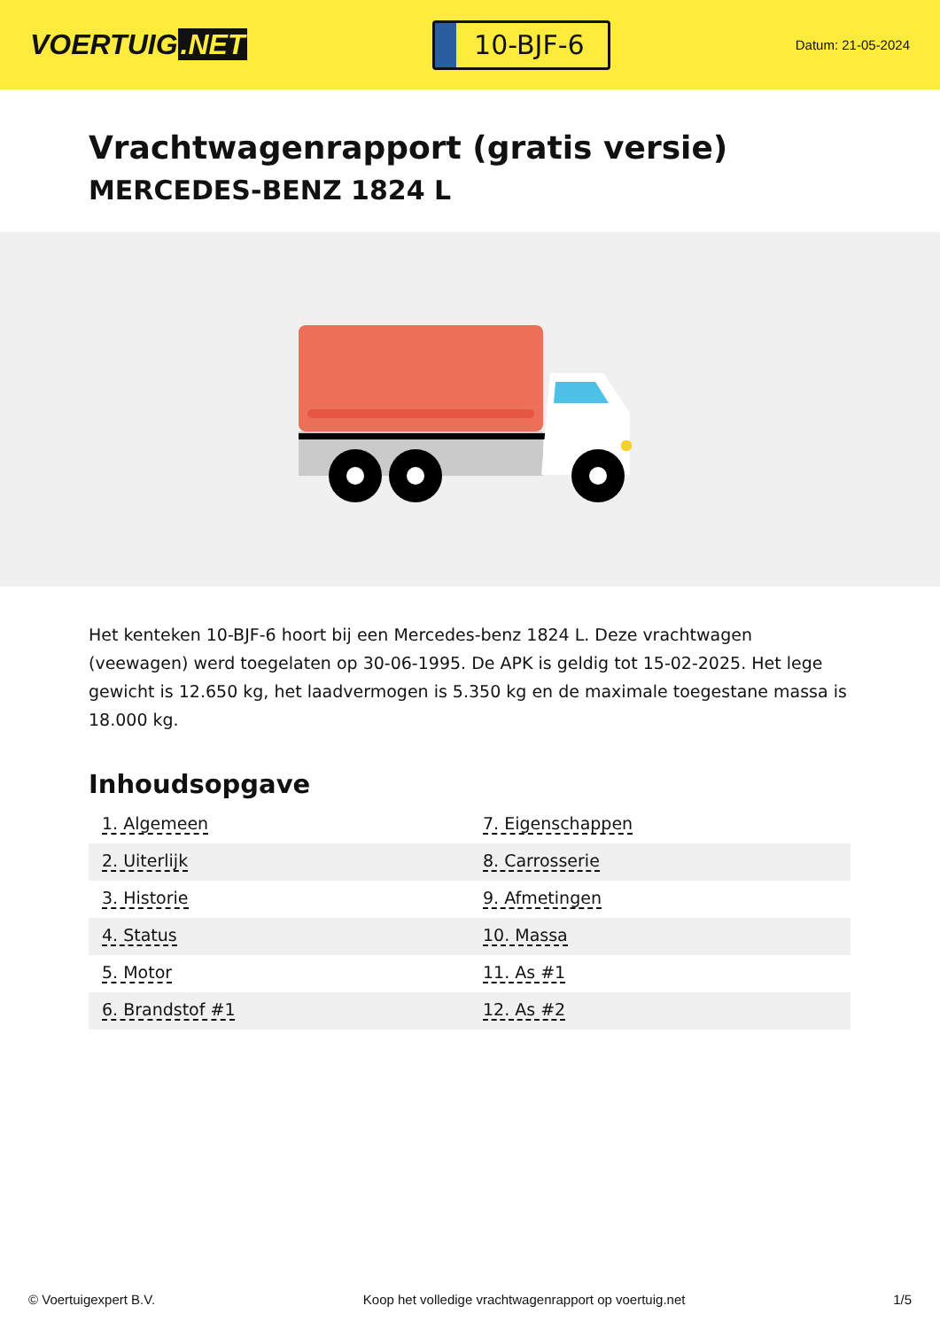VOERTUIG.NET
10-BJF-6
Datum: 21-05-2024
Vrachtwagenrapport (gratis versie)
MERCEDES-BENZ 1824 L
Het kenteken 10-BJF-6 hoort bij een Mercedes-benz 1824 L. Deze vrachtwagen (veewagen) werd toegelaten op 30-06-1995. De APK is geldig tot 15-02-2025. Het lege gewicht is 12.650 kg, het laadvermogen is 5.350 kg en de maximale toegestane massa is 18.000 kg.
Inhoudsopgave
| 1. Algemeen | 7. Eigenschappen |
| 2. Uiterlijk | 8. Carrosserie |
| 3. Historie | 9. Afmetingen |
| 4. Status | 10. Massa |
| 5. Motor | 11. As #1 |
| 6. Brandstof #1 | 12. As #2 |
© Voertuigexpert B.V. Koop het volledige vrachtwagenrapport op voertuig.net 1/5